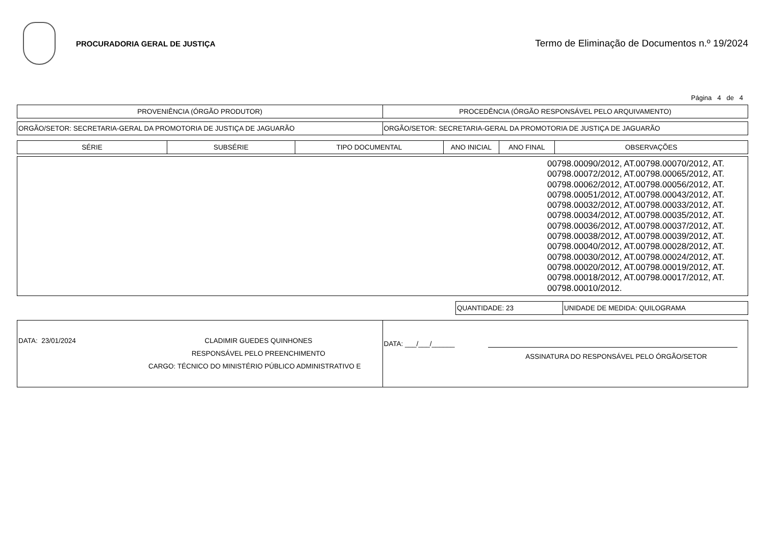PROCURADORIA GERAL DE JUSTIÇA
Termo de Eliminação de Documentos n.º 19/2024
Página 4 de 4
| PROVENIÊNCIA (ÓRGÃO PRODUTOR) | PROCEDÊNCIA (ÓRGÃO RESPONSÁVEL PELO ARQUIVAMENTO) |
| ORGÃO/SETOR: SECRETARIA-GERAL DA PROMOTORIA DE JUSTIÇA DE JAGUARÃO | ORGÃO/SETOR: SECRETARIA-GERAL DA PROMOTORIA DE JUSTIÇA DE JAGUARÃO |
| SÉRIE | SUBSÉRIE | TIPO DOCUMENTAL | ANO INICIAL | ANO FINAL | OBSERVAÇÕES |
| --- | --- | --- | --- | --- | --- |
| | 00798.00090/2012, AT.00798.00070/2012, AT. 00798.00072/2012, AT.00798.00065/2012, AT. 00798.00062/2012, AT.00798.00056/2012, AT. 00798.00051/2012, AT.00798.00043/2012, AT. 00798.00032/2012, AT.00798.00033/2012, AT. 00798.00034/2012, AT.00798.00035/2012, AT. 00798.00036/2012, AT.00798.00037/2012, AT. 00798.00038/2012, AT.00798.00039/2012, AT. 00798.00040/2012, AT.00798.00028/2012, AT. 00798.00030/2012, AT.00798.00024/2012, AT. 00798.00020/2012, AT.00798.00019/2012, AT. 00798.00018/2012, AT.00798.00017/2012, AT. 00798.00010/2012. |
| | QUANTIDADE: 23 | UNIDADE DE MEDIDA: QUILOGRAMA |
| DATA: 23/01/2024 CLADIMIR GUEDES QUINHONES RESPONSÁVEL PELO PREENCHIMENTO CARGO: TÉCNICO DO MINISTÉRIO PÚBLICO ADMINISTRATIVO E | DATA: ___/___/______ ASSINATURA DO RESPONSÁVEL PELO ÓRGÃO/SETOR |